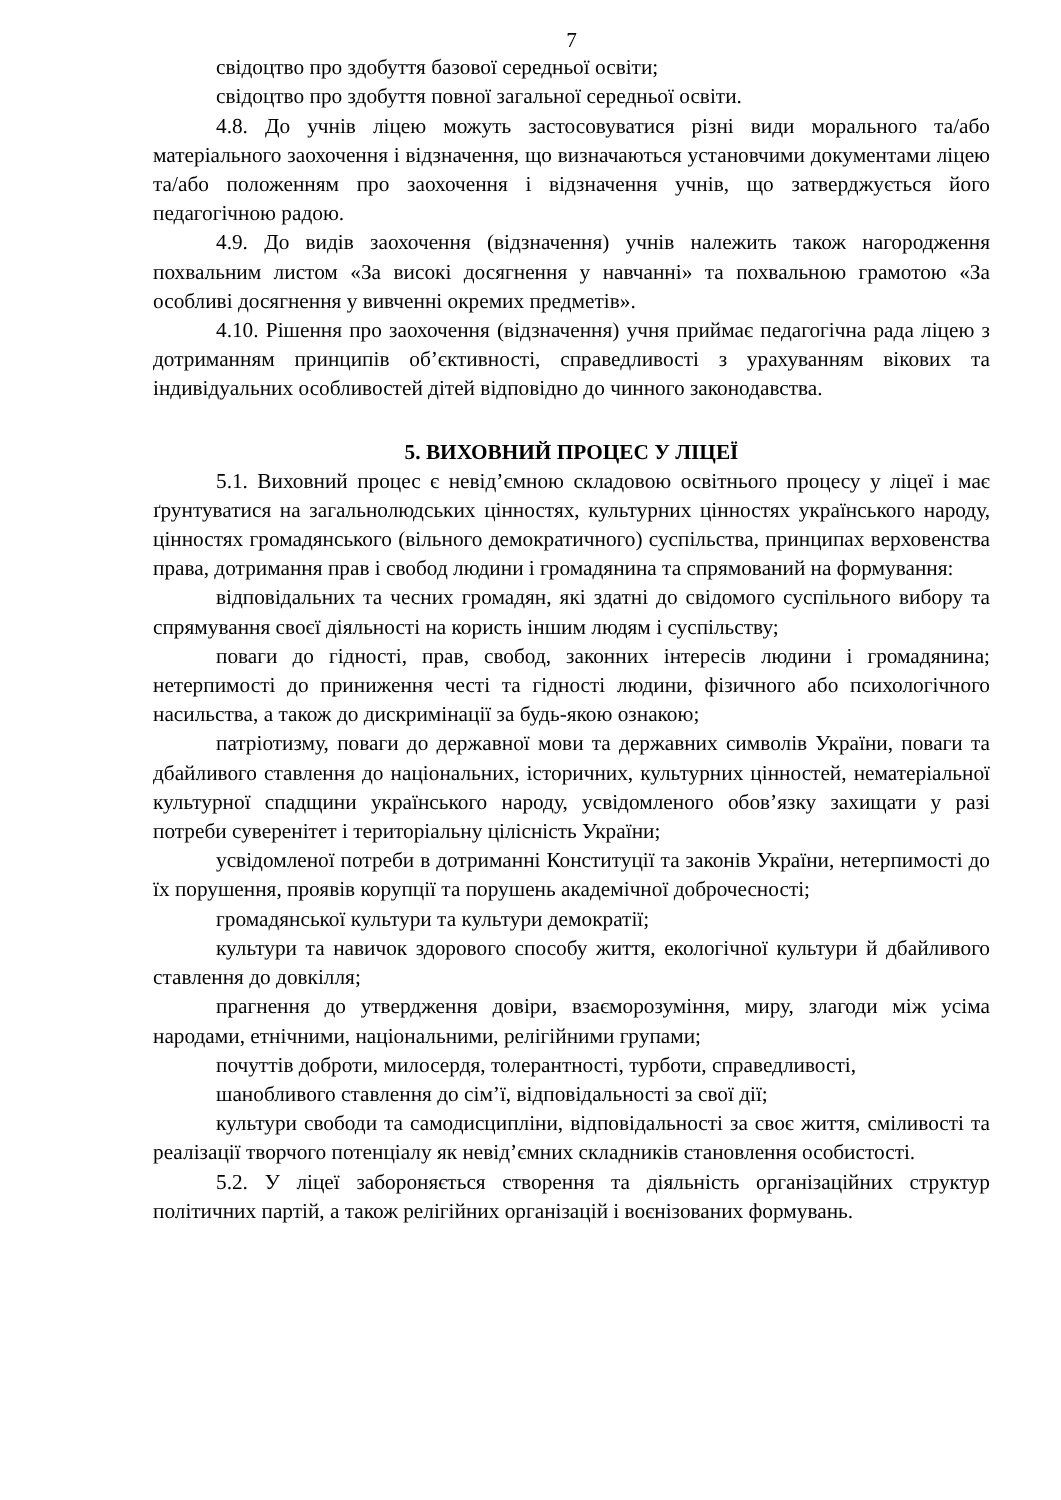7
свідоцтво про здобуття базової середньої освіти;
свідоцтво про здобуття повної загальної середньої освіти.
4.8. До учнів ліцею можуть застосовуватися різні види морального та/або матеріального заохочення і відзначення, що визначаються установчими документами ліцею та/або положенням про заохочення і відзначення учнів, що затверджується його педагогічною радою.
4.9. До видів заохочення (відзначення) учнів належить також нагородження похвальним листом «За високі досягнення у навчанні» та похвальною грамотою «За особливі досягнення у вивченні окремих предметів».
4.10. Рішення про заохочення (відзначення) учня приймає педагогічна рада ліцею з дотриманням принципів об’єктивності, справедливості з урахуванням вікових та індивідуальних особливостей дітей відповідно до чинного законодавства.
5. ВИХОВНИЙ ПРОЦЕС У ЛІЦЕЇ
5.1. Виховний процес є невід’ємною складовою освітнього процесу у ліцеї і має ґрунтуватися на загальнолюдських цінностях, культурних цінностях українського народу, цінностях громадянського (вільного демократичного) суспільства, принципах верховенства права, дотримання прав і свобод людини і громадянина та спрямований на формування:
відповідальних та чесних громадян, які здатні до свідомого суспільного вибору та спрямування своєї діяльності на користь іншим людям і суспільству;
поваги до гідності, прав, свобод, законних інтересів людини і громадянина; нетерпимості до приниження честі та гідності людини, фізичного або психологічного насильства, а також до дискримінації за будь-якою ознакою;
патріотизму, поваги до державної мови та державних символів України, поваги та дбайливого ставлення до національних, історичних, культурних цінностей, нематеріальної культурної спадщини українського народу, усвідомленого обов’язку захищати у разі потреби суверенітет і територіальну цілісність України;
усвідомленої потреби в дотриманні Конституції та законів України, нетерпимості до їх порушення, проявів корупції та порушень академічної доброчесності;
громадянської культури та культури демократії;
культури та навичок здорового способу життя, екологічної культури й дбайливого ставлення до довкілля;
прагнення до утвердження довіри, взаєморозуміння, миру, злагоди між усіма народами, етнічними, національними, релігійними групами;
почуттів доброти, милосердя, толерантності, турботи, справедливості,
шанобливого ставлення до сім’ї, відповідальності за свої дії;
культури свободи та самодисципліни, відповідальності за своє життя, сміливості та реалізації творчого потенціалу як невід’ємних складників становлення особистості.
5.2. У ліцеї забороняється створення та діяльність організаційних структур політичних партій, а також релігійних організацій і воєнізованих формувань.